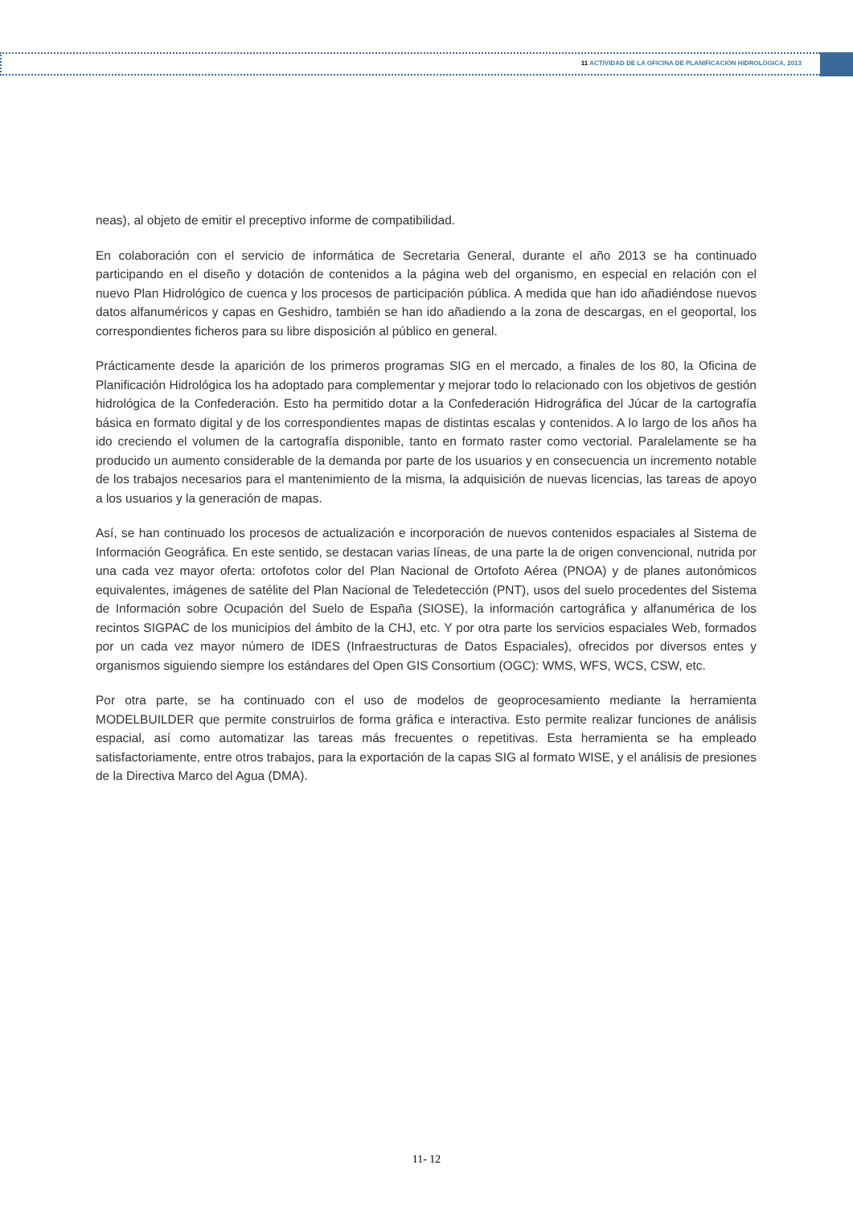11 ACTIVIDAD DE LA OFICINA DE PLANIFICACIÓN HIDROLÓGICA, 2013
neas), al objeto de emitir el preceptivo informe de compatibilidad.
En colaboración con el servicio de informática de Secretaria General, durante el año 2013 se ha continuado participando en el diseño y dotación de contenidos a la página web del organismo, en especial en relación con el nuevo Plan Hidrológico de cuenca y los procesos de participación pública. A medida que han ido añadiéndose nuevos datos alfanuméricos y capas en Geshidro, también se han ido añadiendo a la zona de descargas, en el geoportal, los correspondientes ficheros para su libre disposición al público en general.
Prácticamente desde la aparición de los primeros programas SIG en el mercado, a finales de los 80, la Oficina de Planificación Hidrológica los ha adoptado para complementar y mejorar todo lo relacionado con los objetivos de gestión hidrológica de la Confederación. Esto ha permitido dotar a la Confederación Hidrográfica del Júcar de la cartografía básica en formato digital y de los correspondientes mapas de distintas escalas y contenidos. A lo largo de los años ha ido creciendo el volumen de la cartografía disponible, tanto en formato raster como vectorial. Paralelamente se ha producido un aumento considerable de la demanda por parte de los usuarios y en consecuencia un incremento notable de los trabajos necesarios para el mantenimiento de la misma, la adquisición de nuevas licencias, las tareas de apoyo a los usuarios y la generación de mapas.
Así, se han continuado los procesos de actualización e incorporación de nuevos contenidos espaciales al Sistema de Información Geográfica. En este sentido, se destacan varias líneas, de una parte la de origen convencional, nutrida por una cada vez mayor oferta: ortofotos color del Plan Nacional de Ortofoto Aérea (PNOA) y de planes autonómicos equivalentes, imágenes de satélite del Plan Nacional de Teledetección (PNT), usos del suelo procedentes del Sistema de Información sobre Ocupación del Suelo de España (SIOSE), la información cartográfica y alfanumérica de los recintos SIGPAC de los municipios del ámbito de la CHJ, etc. Y por otra parte los servicios espaciales Web, formados por un cada vez mayor número de IDES (Infraestructuras de Datos Espaciales), ofrecidos por diversos entes y organismos siguiendo siempre los estándares del Open GIS Consortium (OGC): WMS, WFS, WCS, CSW, etc.
Por otra parte, se ha continuado con el uso de modelos de geoprocesamiento mediante la herramienta MODELBUILDER que permite construirlos de forma gráfica e interactiva. Esto permite realizar funciones de análisis espacial, así como automatizar las tareas más frecuentes o repetitivas. Esta herramienta se ha empleado satisfactoriamente, entre otros trabajos, para la exportación de la capas SIG al formato WISE, y el análisis de presiones de la Directiva Marco del Agua (DMA).
11- 12